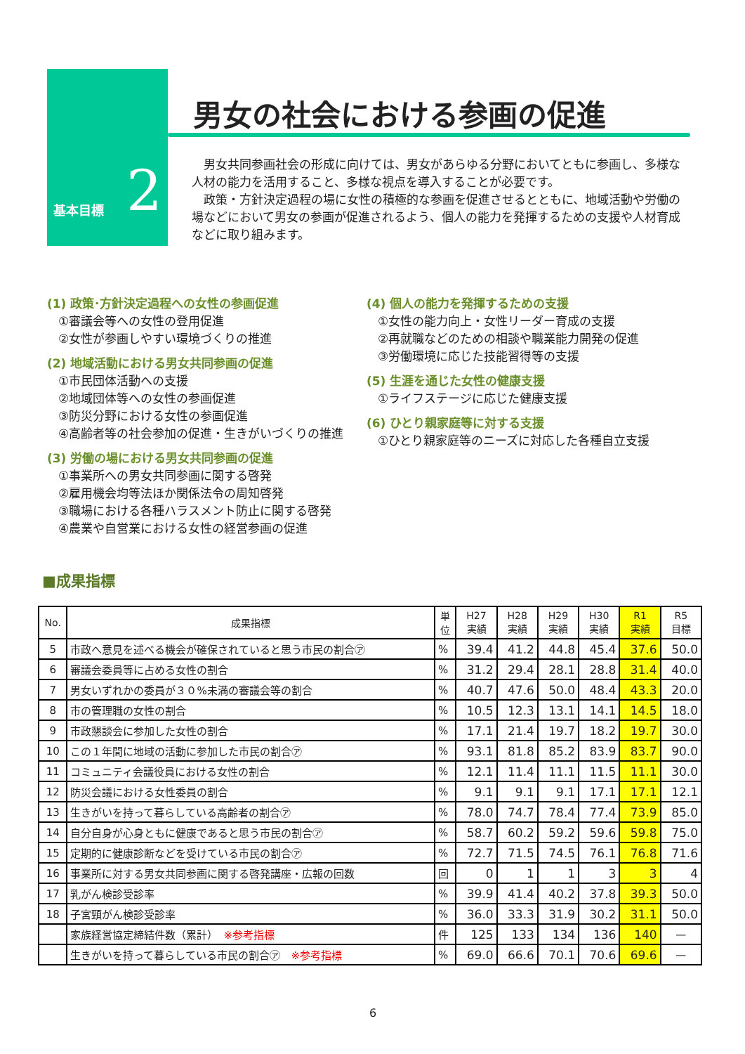基本目標 2
男女の社会における参画の促進
　男女共同参画社会の形成に向けては、男女があらゆる分野においてともに参画し、多様な人材の能力を活用すること、多様な視点を導入することが必要です。
　政策・方針決定過程の場に女性の積極的な参画を促進させるとともに、地域活動や労働の場などにおいて男女の参画が促進されるよう、個人の能力を発揮するための支援や人材育成などに取り組みます。
(1) 政策･方針決定過程への女性の参画促進
①審議会等への女性の登用促進
②女性が参画しやすい環境づくりの推進
(2) 地域活動における男女共同参画の促進
①市民団体活動への支援
②地域団体等への女性の参画促進
③防災分野における女性の参画促進
④高齢者等の社会参加の促進・生きがいづくりの推進
(3) 労働の場における男女共同参画の促進
①事業所への男女共同参画に関する啓発
②雇用機会均等法ほか関係法令の周知啓発
③職場における各種ハラスメント防止に関する啓発
④農業や自営業における女性の経営参画の促進
(4) 個人の能力を発揮するための支援
①女性の能力向上・女性リーダー育成の支援
②再就職などのための相談や職業能力開発の促進
③労働環境に応じた技能習得等の支援
(5) 生涯を通じた女性の健康支援
①ライフステージに応じた健康支援
(6) ひとり親家庭等に対する支援
①ひとり親家庭等のニーズに対応した各種自立支援
■成果指標
| No. | 成果指標 | 単 位 | H27 実績 | H28 実績 | H29 実績 | H30 実績 | R1 実績 | R5 目標 |
| --- | --- | --- | --- | --- | --- | --- | --- | --- |
| 5 | 市政へ意見を述べる機会が確保されていると思う市民の割合㋐ | % | 39.4 | 41.2 | 44.8 | 45.4 | 37.6 | 50.0 |
| 6 | 審議会委員等に占める女性の割合 | % | 31.2 | 29.4 | 28.1 | 28.8 | 31.4 | 40.0 |
| 7 | 男女いずれかの委員が３０%未満の審議会等の割合 | % | 40.7 | 47.6 | 50.0 | 48.4 | 43.3 | 20.0 |
| 8 | 市の管理職の女性の割合 | % | 10.5 | 12.3 | 13.1 | 14.1 | 14.5 | 18.0 |
| 9 | 市政懇談会に参加した女性の割合 | % | 17.1 | 21.4 | 19.7 | 18.2 | 19.7 | 30.0 |
| 10 | この１年間に地域の活動に参加した市民の割合㋐ | % | 93.1 | 81.8 | 85.2 | 83.9 | 83.7 | 90.0 |
| 11 | コミュニティ会議役員における女性の割合 | % | 12.1 | 11.4 | 11.1 | 11.5 | 11.1 | 30.0 |
| 12 | 防災会議における女性委員の割合 | % | 9.1 | 9.1 | 9.1 | 17.1 | 17.1 | 12.1 |
| 13 | 生きがいを持って暮らしている高齢者の割合㋐ | % | 78.0 | 74.7 | 78.4 | 77.4 | 73.9 | 85.0 |
| 14 | 自分自身が心身ともに健康であると思う市民の割合㋐ | % | 58.7 | 60.2 | 59.2 | 59.6 | 59.8 | 75.0 |
| 15 | 定期的に健康診断などを受けている市民の割合㋐ | % | 72.7 | 71.5 | 74.5 | 76.1 | 76.8 | 71.6 |
| 16 | 事業所に対する男女共同参画に関する啓発講座・広報の回数 | 回 | 0 | 1 | 1 | 3 | 3 | 4 |
| 17 | 乳がん検診受診率 | % | 39.9 | 41.4 | 40.2 | 37.8 | 39.3 | 50.0 |
| 18 | 子宮頸がん検診受診率 | % | 36.0 | 33.3 | 31.9 | 30.2 | 31.1 | 50.0 |
| | 家族経営協定締結件数（累計） ※参考指標 | 件 | 125 | 133 | 134 | 136 | 140 | — |
| | 生きがいを持って暮らしている市民の割合㋐ ※参考指標 | % | 69.0 | 66.6 | 70.1 | 70.6 | 69.6 | — |
6